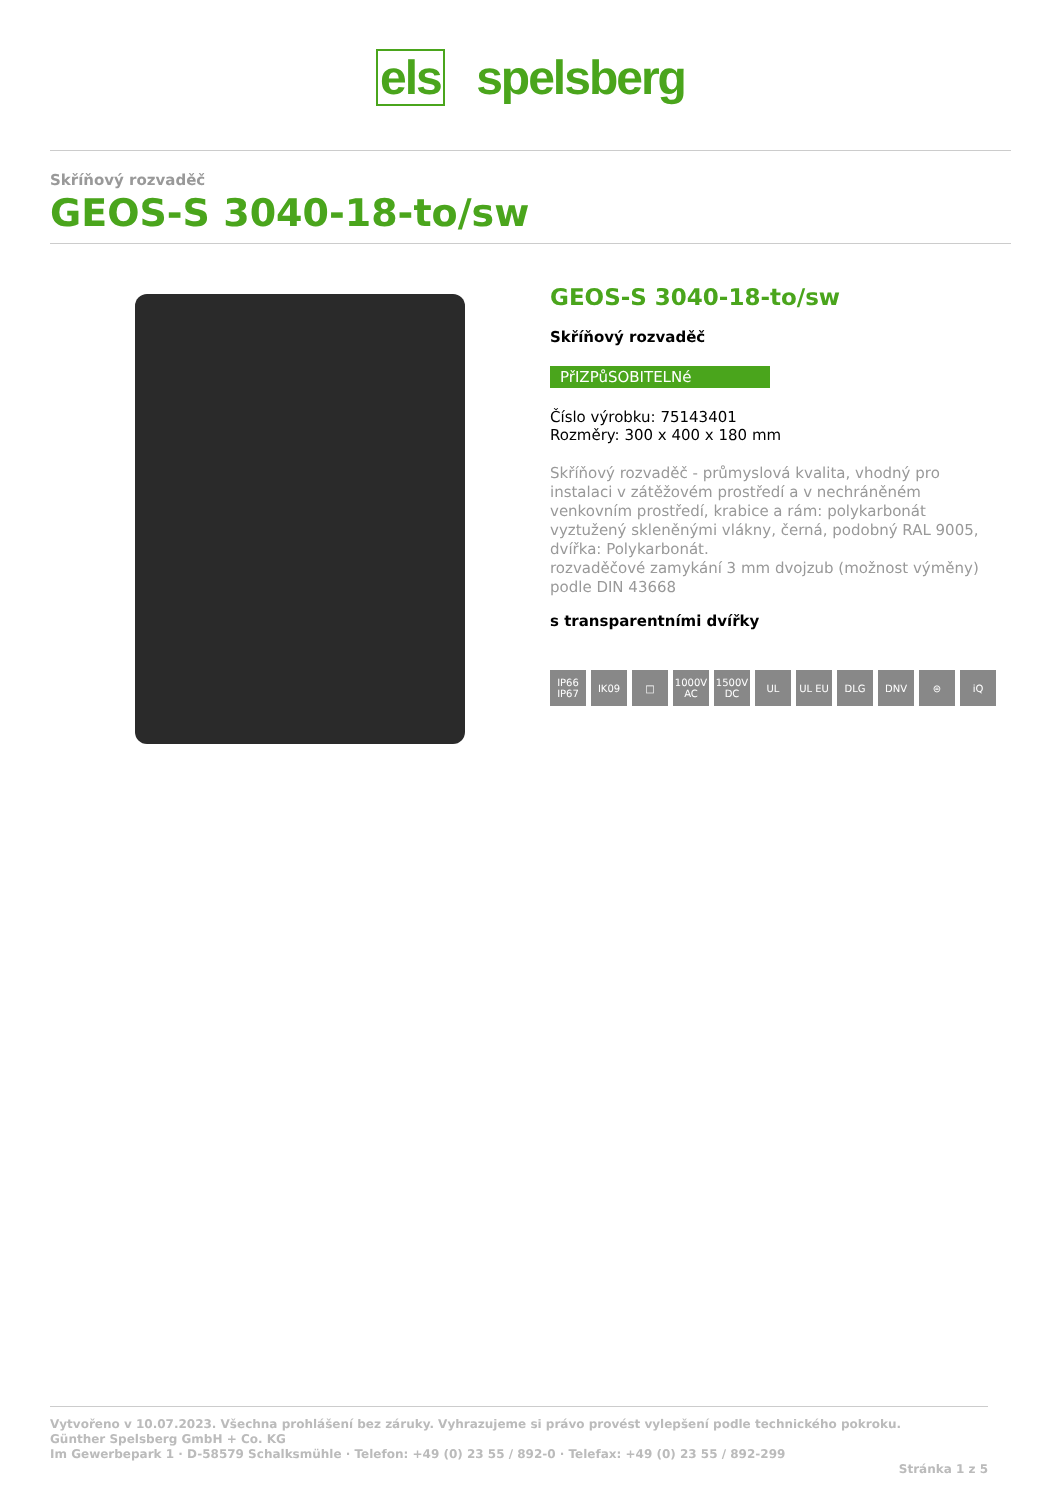els spelsberg
Skříňový rozvaděč
GEOS-S 3040-18-to/sw
GEOS-S 3040-18-to/sw
Skříňový rozvaděč
PřIZPůSOBITELNé
Číslo výrobku: 75143401
Rozměry: 300 x 400 x 180 mm
Skříňový rozvaděč - průmyslová kvalita, vhodný pro instalaci v zátěžovém prostředí a v nechráněném venkovním prostředí, krabice a rám: polykarbonát vyztužený skleněnými vlákny, černá, podobný RAL 9005, dvířka: Polykarbonát.
rozvaděčové zamykání 3 mm dvojzub (možnost výměny) podle DIN 43668
s transparentními dvířky
IP66 IP67
IK09 □ 1000V AC
1500V DC
UL UL EU DLG DNV ⊜ iQ
Vytvořeno v 10.07.2023. Všechna prohlášení bez záruky. Vyhrazujeme si právo provést vylepšení podle technického pokroku.
Günther Spelsberg GmbH + Co. KG
Im Gewerbepark 1 · D-58579 Schalksmühle · Telefon: +49 (0) 23 55 / 892-0 · Telefax: +49 (0) 23 55 / 892-299
Stránka 1 z 5